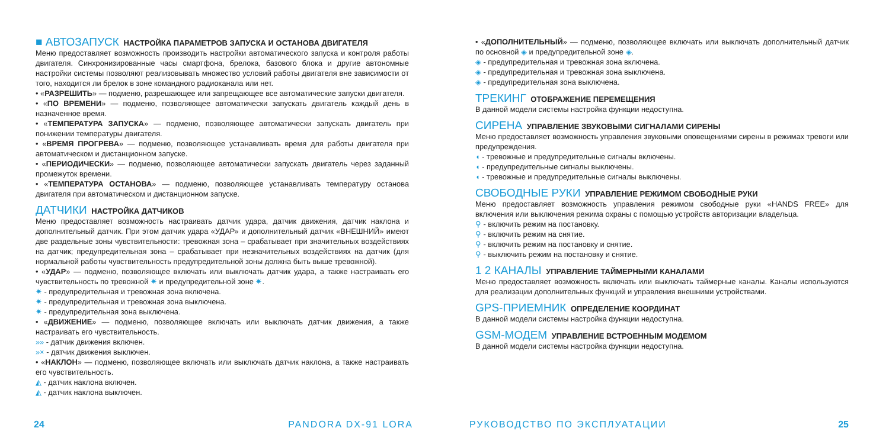■ АВТОЗАПУСК НАСТРОЙКА ПАРАМЕТРОВ ЗАПУСКА И ОСТАНОВА ДВИГАТЕЛЯ
Меню предоставляет возможность производить настройки автоматического запуска и контроля работы двигателя. Синхронизированные часы смартфона, брелока, базового блока и другие автономные настройки системы позволяют реализовывать множество условий работы двигателя вне зависимости от того, находится ли брелок в зоне командного радиоканала или нет.
• «РАЗРЕШИТЬ» — подменю, разрешающее или запрещающее все автоматические запуски двигателя.
• «ПО ВРЕМЕНИ» — подменю, позволяющее автоматически запускать двигатель каждый день в назначенное время.
• «ТЕМПЕРАТУРА ЗАПУСКА» — подменю, позволяющее автоматически запускать двигатель при понижении температуры двигателя.
• «ВРЕМЯ ПРОГРЕВА» — подменю, позволяющее устанавливать время для работы двигателя при автоматическом и дистанционном запуске.
• «ПЕРИОДИЧЕСКИ» — подменю, позволяющее автоматически запускать двигатель через заданный промежуток времени.
• «ТЕМПЕРАТУРА ОСТАНОВА» — подменю, позволяющее устанавливать температуру останова двигателя при автоматическом и дистанционном запуске.
ДАТЧИКИ НАСТРОЙКА ДАТЧИКОВ
Меню предоставляет возможность настраивать датчик удара, датчик движения, датчик наклона и дополнительный датчик. При этом датчик удара «УДАР» и дополнительный датчик «ВНЕШНИЙ» имеют две раздельные зоны чувствительности: тревожная зона – срабатывает при значительных воздействиях на датчик; предупредительная зона – срабатывает при незначительных воздействиях на датчик (для нормальной работы чувствительность предупредительной зоны должна быть выше тревожной).
• «УДАР» — подменю, позволяющее включать или выключать датчик удара, а также настраивать его чувствительность по тревожной ✷ и предупредительной зоне ✷.
✷ - предупредительная и тревожная зона включена.
✷ - предупредительная и тревожная зона выключена.
✷ - предупредительная зона выключена.
• «ДВИЖЕНИЕ» — подменю, позволяющее включать или выключать датчик движения, а также настраивать его чувствительность.
»» - датчик движения включен.
»× - датчик движения выключен.
• «НАКЛОН» — подменю, позволяющее включать или выключать датчик наклона, а также настраивать его чувствительность.
◭ - датчик наклона включен.
◭ - датчик наклона выключен.
• «ДОПОЛНИТЕЛЬНЫЙ» — подменю, позволяющее включать или выключать дополнительный датчик по основной ◈ и предупредительной зоне ◈.
◈ - предупредительная и тревожная зона включена.
◈ - предупредительная и тревожная зона выключена.
◈ - предупредительная зона выключена.
ТРЕКИНГ ОТОБРАЖЕНИЕ ПЕРЕМЕЩЕНИЯ
В данной модели системы настройка функции недоступна.
СИРЕНА УПРАВЛЕНИЕ ЗВУКОВЫМИ СИГНАЛАМИ СИРЕНЫ
Меню предоставляет возможность управления звуковыми оповещениями сирены в режимах тревоги или предупреждения.
◖ - тревожные и предупредительные сигналы включены.
◖ - предупредительные сигналы выключены.
◖ - тревожные и предупредительные сигналы выключены.
СВОБОДНЫЕ РУКИ УПРАВЛЕНИЕ РЕЖИМОМ СВОБОДНЫЕ РУКИ
Меню предоставляет возможность управления режимом свободные руки «HANDS FREE» для включения или выключения режима охраны с помощью устройств авторизации владельца.
⚲ - включить режим на постановку.
⚲ - включить режим на снятие.
⚲ - включить режим на постановку и снятие.
⚲ - выключить режим на постановку и снятие.
1 2 КАНАЛЫ УПРАВЛЕНИЕ ТАЙМЕРНЫМИ КАНАЛАМИ
Меню предоставляет возможность включать или выключать таймерные каналы. Каналы используются для реализации дополнительных функций и управления внешними устройствами.
GPS-ПРИЕМНИК ОПРЕДЕЛЕНИЕ КООРДИНАТ
В данной модели системы настройка функции недоступна.
GSM-МОДЕМ УПРАВЛЕНИЕ ВСТРОЕННЫМ МОДЕМОМ
В данной модели системы настройка функции недоступна.
24 PANDORA DX-91 LORA РУКОВОДСТВО ПО ЭКСПЛУАТАЦИИ 25